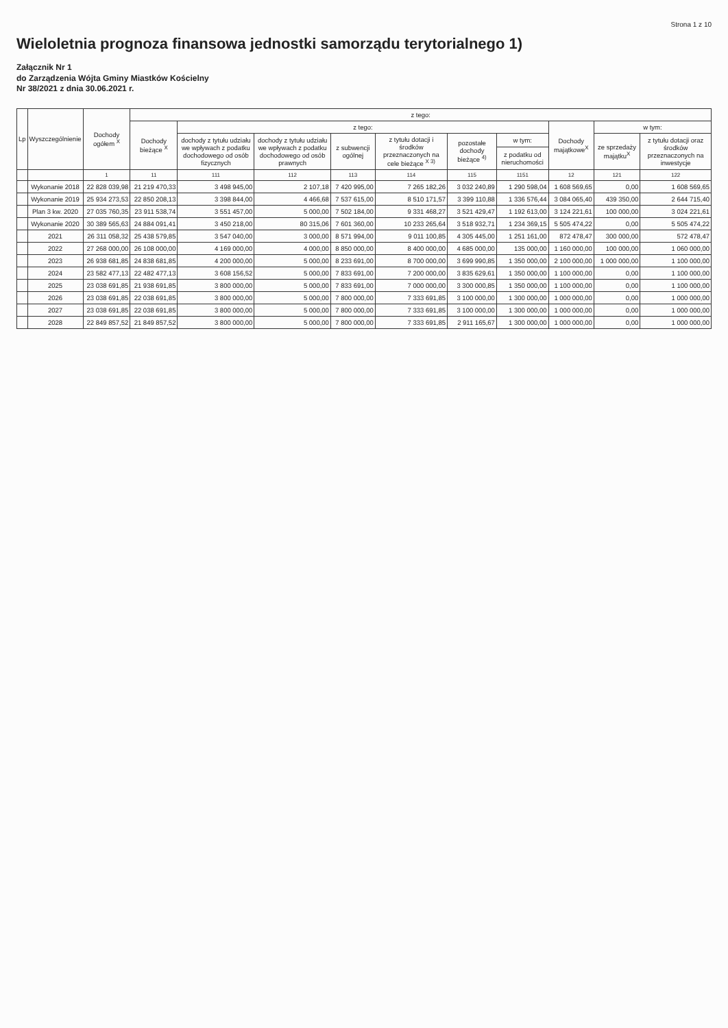Strona 1 z 10
Wieloletnia prognoza finansowa jednostki samorządu terytorialnego 1)
Załącznik Nr 1
do Zarządzenia Wójta Gminy Miastków Kościelny
Nr 38/2021 z dnia 30.06.2021 r.
| Lp | Wyszczególnienie | Dochody ogółem <sup>X</sup> | z tego: | | | | | | | | | |
| --- | --- | --- | --- | --- | --- | --- | --- | --- | --- | --- | --- | --- |
| | | | Dochody bieżące <sup>X</sup> | z tego: | | | | | | Dochody majątkowe<sup>X</sup> | w tym: | |
| | | | | dochody z tytułu udziału we wpływach z podatku dochodowego od osób fizycznych | dochody z tytułu udziału we wpływach z podatku dochodowego od osób prawnych | z subwencji ogólnej | z tytułu dotacji i środków przeznaczonych na cele bieżące <sup>X 3)</sup> | pozostałe dochody bieżące <sup>4)</sup> | w tym: | | ze sprzedaży majątku<sup>X</sup> | z tytułu dotacji oraz środków przeznaczonych na inwestycje |
| | | | | | | | | | z podatku od nieruchomości | | | |
| | | 1 | 11 | 111 | 112 | 113 | 114 | 115 | 1151 | 12 | 121 | 122 |
| | Wykonanie 2018 | 22 828 039,98 | 21 219 470,33 | 3 498 945,00 | 2 107,18 | 7 420 995,00 | 7 265 182,26 | 3 032 240,89 | 1 290 598,04 | 1 608 569,65 | 0,00 | 1 608 569,65 |
| | Wykonanie 2019 | 25 934 273,53 | 22 850 208,13 | 3 398 844,00 | 4 466,68 | 7 537 615,00 | 8 510 171,57 | 3 399 110,88 | 1 336 576,44 | 3 084 065,40 | 439 350,00 | 2 644 715,40 |
| | Plan 3 kw. 2020 | 27 035 760,35 | 23 911 538,74 | 3 551 457,00 | 5 000,00 | 7 502 184,00 | 9 331 468,27 | 3 521 429,47 | 1 192 613,00 | 3 124 221,61 | 100 000,00 | 3 024 221,61 |
| | Wykonanie 2020 | 30 389 565,63 | 24 884 091,41 | 3 450 218,00 | 80 315,06 | 7 601 360,00 | 10 233 265,64 | 3 518 932,71 | 1 234 369,15 | 5 505 474,22 | 0,00 | 5 505 474,22 |
| | 2021 | 26 311 058,32 | 25 438 579,85 | 3 547 040,00 | 3 000,00 | 8 571 994,00 | 9 011 100,85 | 4 305 445,00 | 1 251 161,00 | 872 478,47 | 300 000,00 | 572 478,47 |
| | 2022 | 27 268 000,00 | 26 108 000,00 | 4 169 000,00 | 4 000,00 | 8 850 000,00 | 8 400 000,00 | 4 685 000,00 | 135 000,00 | 1 160 000,00 | 100 000,00 | 1 060 000,00 |
| | 2023 | 26 938 681,85 | 24 838 681,85 | 4 200 000,00 | 5 000,00 | 8 233 691,00 | 8 700 000,00 | 3 699 990,85 | 1 350 000,00 | 2 100 000,00 | 1 000 000,00 | 1 100 000,00 |
| | 2024 | 23 582 477,13 | 22 482 477,13 | 3 608 156,52 | 5 000,00 | 7 833 691,00 | 7 200 000,00 | 3 835 629,61 | 1 350 000,00 | 1 100 000,00 | 0,00 | 1 100 000,00 |
| | 2025 | 23 038 691,85 | 21 938 691,85 | 3 800 000,00 | 5 000,00 | 7 833 691,00 | 7 000 000,00 | 3 300 000,85 | 1 350 000,00 | 1 100 000,00 | 0,00 | 1 100 000,00 |
| | 2026 | 23 038 691,85 | 22 038 691,85 | 3 800 000,00 | 5 000,00 | 7 800 000,00 | 7 333 691,85 | 3 100 000,00 | 1 300 000,00 | 1 000 000,00 | 0,00 | 1 000 000,00 |
| | 2027 | 23 038 691,85 | 22 038 691,85 | 3 800 000,00 | 5 000,00 | 7 800 000,00 | 7 333 691,85 | 3 100 000,00 | 1 300 000,00 | 1 000 000,00 | 0,00 | 1 000 000,00 |
| | 2028 | 22 849 857,52 | 21 849 857,52 | 3 800 000,00 | 5 000,00 | 7 800 000,00 | 7 333 691,85 | 2 911 165,67 | 1 300 000,00 | 1 000 000,00 | 0,00 | 1 000 000,00 |